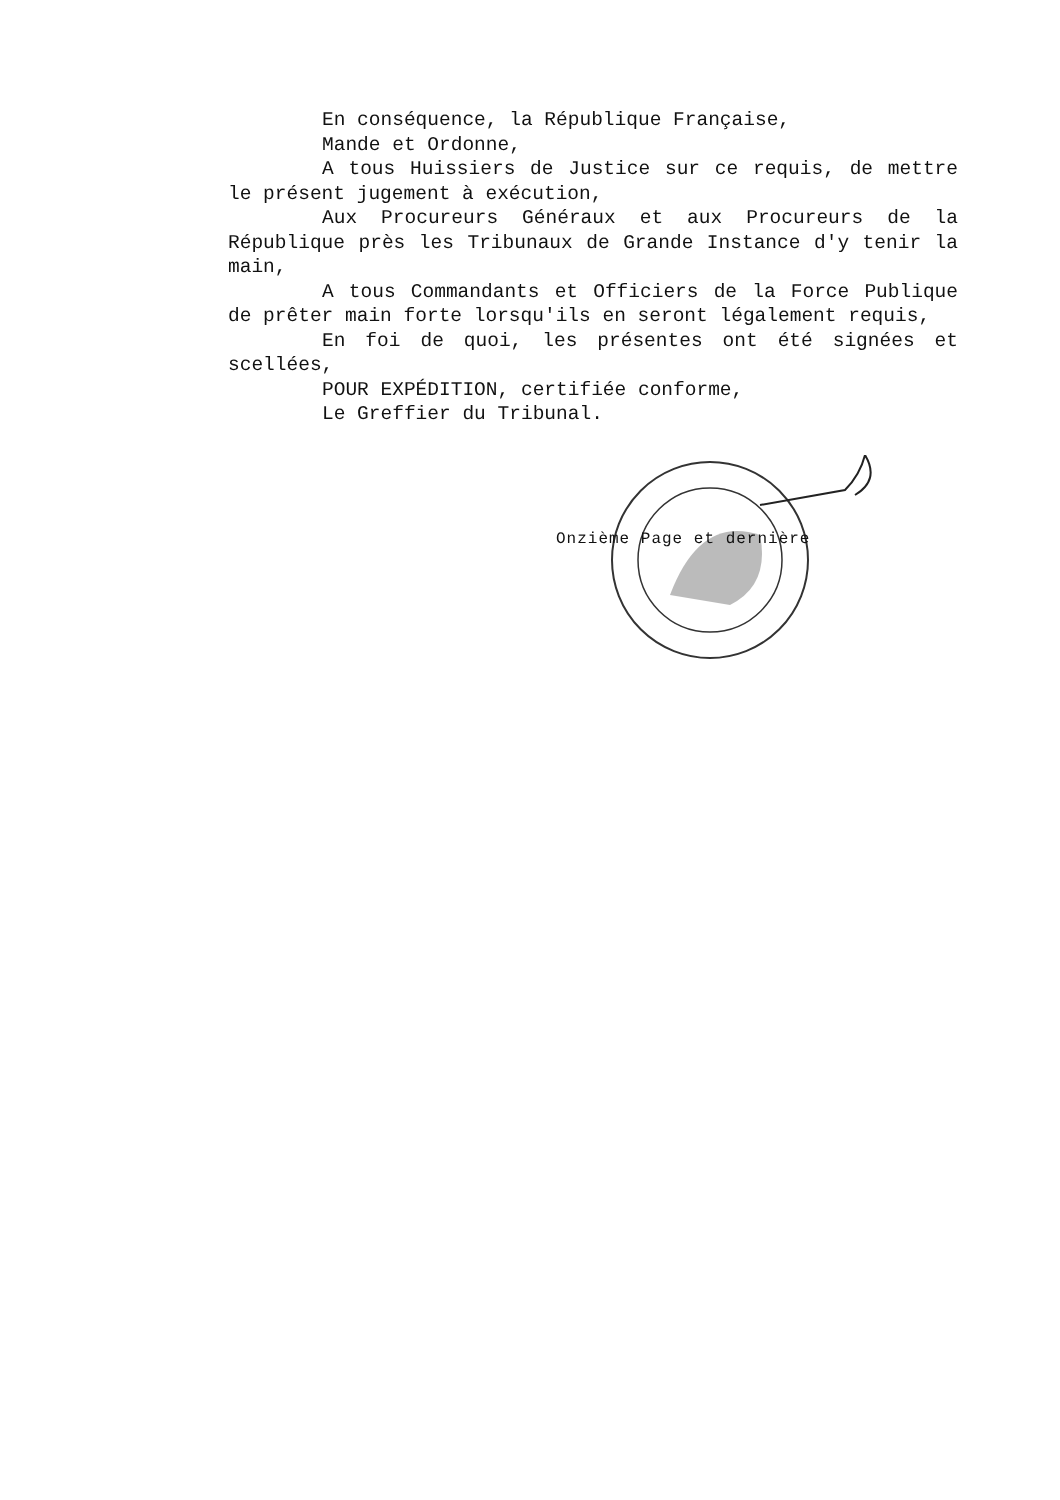En conséquence, la République Française,
Mande et Ordonne,
A tous Huissiers de Justice sur ce requis, de mettre le présent jugement à exécution,
Aux Procureurs Généraux et aux Procureurs de la République près les Tribunaux de Grande Instance d'y tenir la main,
A tous Commandants et Officiers de la Force Publique de prêter main forte lorsqu'ils en seront légalement requis,
En foi de quoi, les présentes ont été signées et scellées,
POUR EXPÉDITION, certifiée conforme,
Le Greffier du Tribunal.
Onzième Page et dernière